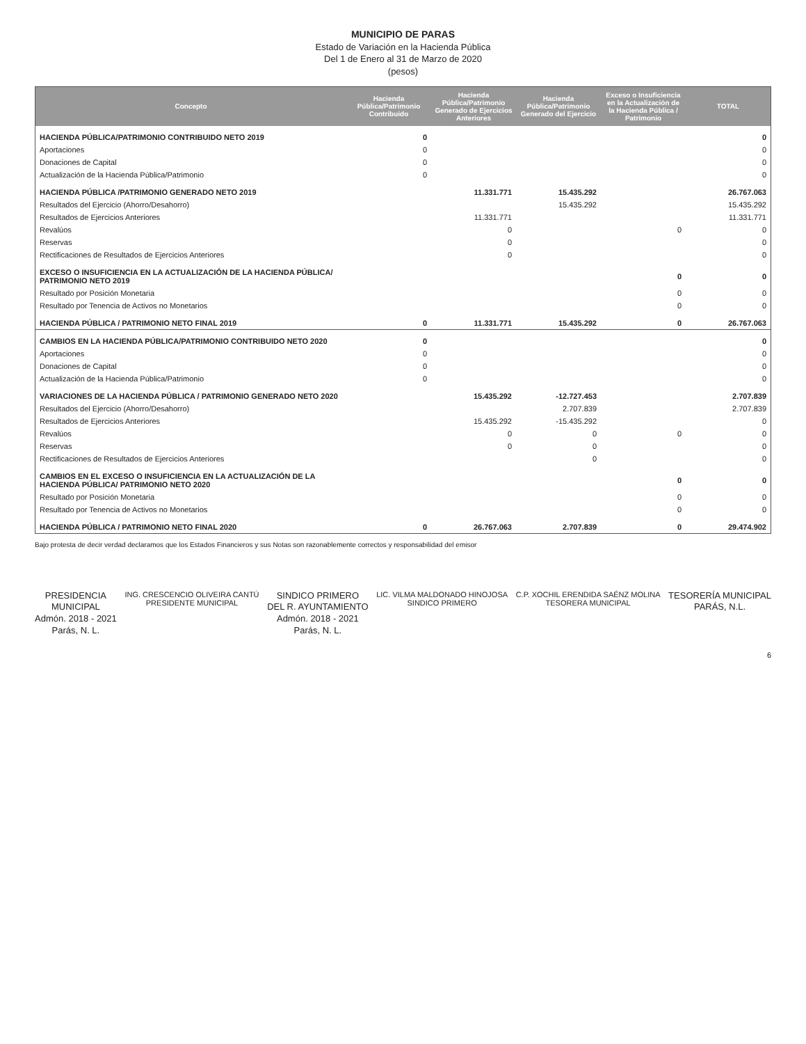MUNICIPIO DE PARAS
Estado de Variación en la Hacienda Pública
Del 1 de Enero al 31 de Marzo de 2020
(pesos)
| Concepto | Hacienda Pública/Patrimonio Contribuido | Hacienda Pública/Patrimonio Generado de Ejercicios Anteriores | Hacienda Pública/Patrimonio Generado del Ejercicio | Exceso o Insuficiencia en la Actualización de la Hacienda Pública / Patrimonio | TOTAL |
| --- | --- | --- | --- | --- | --- |
| HACIENDA PÚBLICA/PATRIMONIO CONTRIBUIDO NETO 2019 | 0 | | | | 0 |
| Aportaciones | 0 | | | | 0 |
| Donaciones de Capital | 0 | | | | 0 |
| Actualización de la Hacienda Pública/Patrimonio | 0 | | | | 0 |
| HACIENDA PÚBLICA /PATRIMONIO GENERADO NETO 2019 | | 11.331.771 | 15.435.292 | | 26.767.063 |
| Resultados del Ejercicio (Ahorro/Desahorro) | | | 15.435.292 | | 15.435.292 |
| Resultados de Ejercicios Anteriores | | 11.331.771 | | | 11.331.771 |
| Revalúos | | 0 | | 0 | 0 |
| Reservas | | 0 | | | 0 |
| Rectificaciones de Resultados de Ejercicios Anteriores | | 0 | | | 0 |
| EXCESO O INSUFICIENCIA EN LA ACTUALIZACIÓN DE LA HACIENDA PÚBLICA/ PATRIMONIO NETO 2019 | | | | 0 | 0 |
| Resultado por Posición Monetaria | | | | 0 | 0 |
| Resultado por Tenencia de Activos no Monetarios | | | | 0 | 0 |
| HACIENDA PÚBLICA / PATRIMONIO NETO FINAL 2019 | 0 | 11.331.771 | 15.435.292 | 0 | 26.767.063 |
| CAMBIOS EN LA HACIENDA PÚBLICA/PATRIMONIO CONTRIBUIDO NETO 2020 | 0 | | | | 0 |
| Aportaciones | 0 | | | | 0 |
| Donaciones de Capital | 0 | | | | 0 |
| Actualización de la Hacienda Pública/Patrimonio | 0 | | | | 0 |
| VARIACIONES DE LA HACIENDA PÚBLICA / PATRIMONIO GENERADO NETO 2020 | | 15.435.292 | -12.727.453 | | 2.707.839 |
| Resultados del Ejercicio (Ahorro/Desahorro) | | | 2.707.839 | | 2.707.839 |
| Resultados de Ejercicios Anteriores | | 15.435.292 | -15.435.292 | | 0 |
| Revalúos | | 0 | 0 | 0 | 0 |
| Reservas | | 0 | 0 | | 0 |
| Rectificaciones de Resultados de Ejercicios Anteriores | | | 0 | | 0 |
| CAMBIOS EN EL EXCESO O INSUFICIENCIA EN LA ACTUALIZACIÓN DE LA HACIENDA PÚBLICA/ PATRIMONIO NETO 2020 | | | | 0 | 0 |
| Resultado por Posición Monetaria | | | | 0 | 0 |
| Resultado por Tenencia de Activos no Monetarios | | | | 0 | 0 |
| HACIENDA PÚBLICA / PATRIMONIO NETO FINAL 2020 | 0 | 26.767.063 | 2.707.839 | 0 | 29.474.902 |
Bajo protesta de decir verdad declaramos que los Estados Financieros y sus Notas son razonablemente correctos y responsabilidad del emisor
PRESIDENCIA
MUNICIPAL
Admón. 2018 - 2021
Parás, N. L.
ING. CRESCENCIO OLIVEIRA CANTÚ
PRESIDENTE MUNICIPAL
SINDICO PRIMERO
DEL R. AYUNTAMIENTO
Admón. 2018 - 2021
Parás, N. L.
LIC. VILMA MALDONADO HINOJOSA
SINDICO PRIMERO
C.P. XOCHIL ERENDIDA SAÉNZ MOLINA
TESORERA MUNICIPAL
TESORERÍA MUNICIPAL
PARÁS, N.L.
6